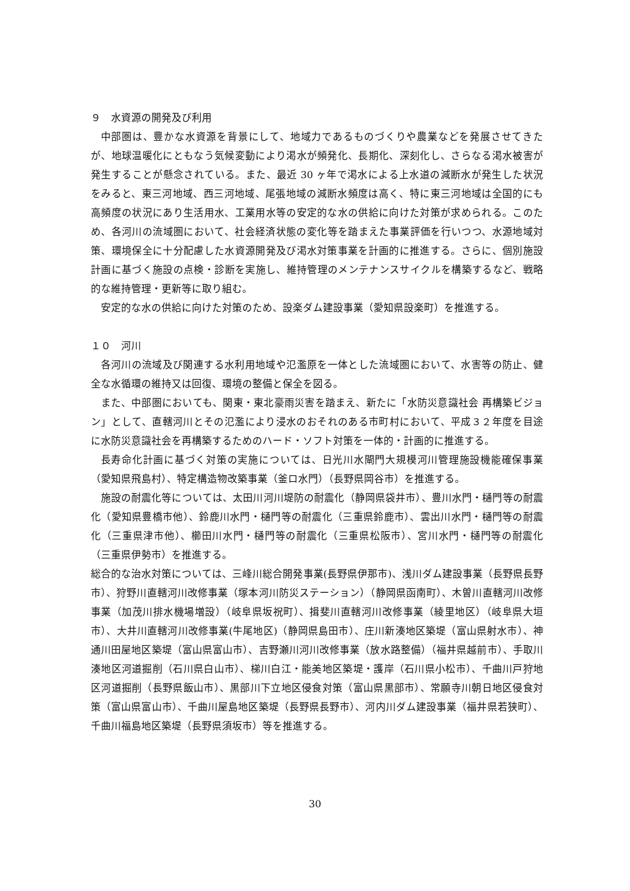９　水資源の開発及び利用
中部圏は、豊かな水資源を背景にして、地域力であるものづくりや農業などを発展させてきたが、地球温暖化にともなう気候変動により渇水が頻発化、長期化、深刻化し、さらなる渇水被害が発生することが懸念されている。また、最近 30 ヶ年で渇水による上水道の減断水が発生した状況をみると、東三河地域、西三河地域、尾張地域の減断水頻度は高く、特に東三河地域は全国的にも高頻度の状況にあり生活用水、工業用水等の安定的な水の供給に向けた対策が求められる。このため、各河川の流域圏において、社会経済状態の変化等を踏まえた事業評価を行いつつ、水源地域対策、環境保全に十分配慮した水資源開発及び渇水対策事業を計画的に推進する。さらに、個別施設計画に基づく施設の点検・診断を実施し、維持管理のメンテナンスサイクルを構築するなど、戦略的な維持管理・更新等に取り組む。
安定的な水の供給に向けた対策のため、設楽ダム建設事業（愛知県設楽町）を推進する。
１０　河川
各河川の流域及び関連する水利用地域や氾濫原を一体とした流域圏において、水害等の防止、健全な水循環の維持又は回復、環境の整備と保全を図る。
また、中部圏においても、関東・東北豪雨災害を踏まえ、新たに「水防災意識社会 再構築ビジョン」として、直轄河川とその氾濫により浸水のおそれのある市町村において、平成３２年度を目途に水防災意識社会を再構築するためのハード・ソフト対策を一体的・計画的に推進する。
長寿命化計画に基づく対策の実施については、日光川水閘門大規模河川管理施設機能確保事業（愛知県飛島村）、特定構造物改築事業（釜ロ水門）（長野県岡谷市）を推進する。
施設の耐震化等については、太田川河川堤防の耐震化（静岡県袋井市）、豊川水門・樋門等の耐震化（愛知県豊橋市他）、鈴鹿川水門・樋門等の耐震化（三重県鈴鹿市）、雲出川水門・樋門等の耐震化（三重県津市他）、櫛田川水門・樋門等の耐震化（三重県松阪市）、宮川水門・樋門等の耐震化（三重県伊勢市）を推進する。
総合的な治水対策については、三峰川総合開発事業(長野県伊那市)、浅川ダム建設事業（長野県長野市）、狩野川直轄河川改修事業（塚本河川防災ステーション）（静岡県函南町）、木曽川直轄河川改修事業（加茂川排水機場増設）（岐阜県坂祝町）、揖斐川直轄河川改修事業（綾里地区）（岐阜県大垣市）、大井川直轄河川改修事業(牛尾地区)（静岡県島田市）、庄川新湊地区築堤（富山県射水市）、神通川田屋地区築堤（富山県富山市）、吉野瀬川河川改修事業（放水路整備）（福井県越前市）、手取川湊地区河道掘削（石川県白山市）、梯川白江・能美地区築堤・護岸（石川県小松市）、千曲川戸狩地区河道掘削（長野県飯山市）、黒部川下立地区侵食対策（富山県黒部市）、常願寺川朝日地区侵食対策（富山県富山市）、千曲川屋島地区築堤（長野県長野市）、河内川ダム建設事業（福井県若狭町）、千曲川福島地区築堤（長野県須坂市）等を推進する。
30